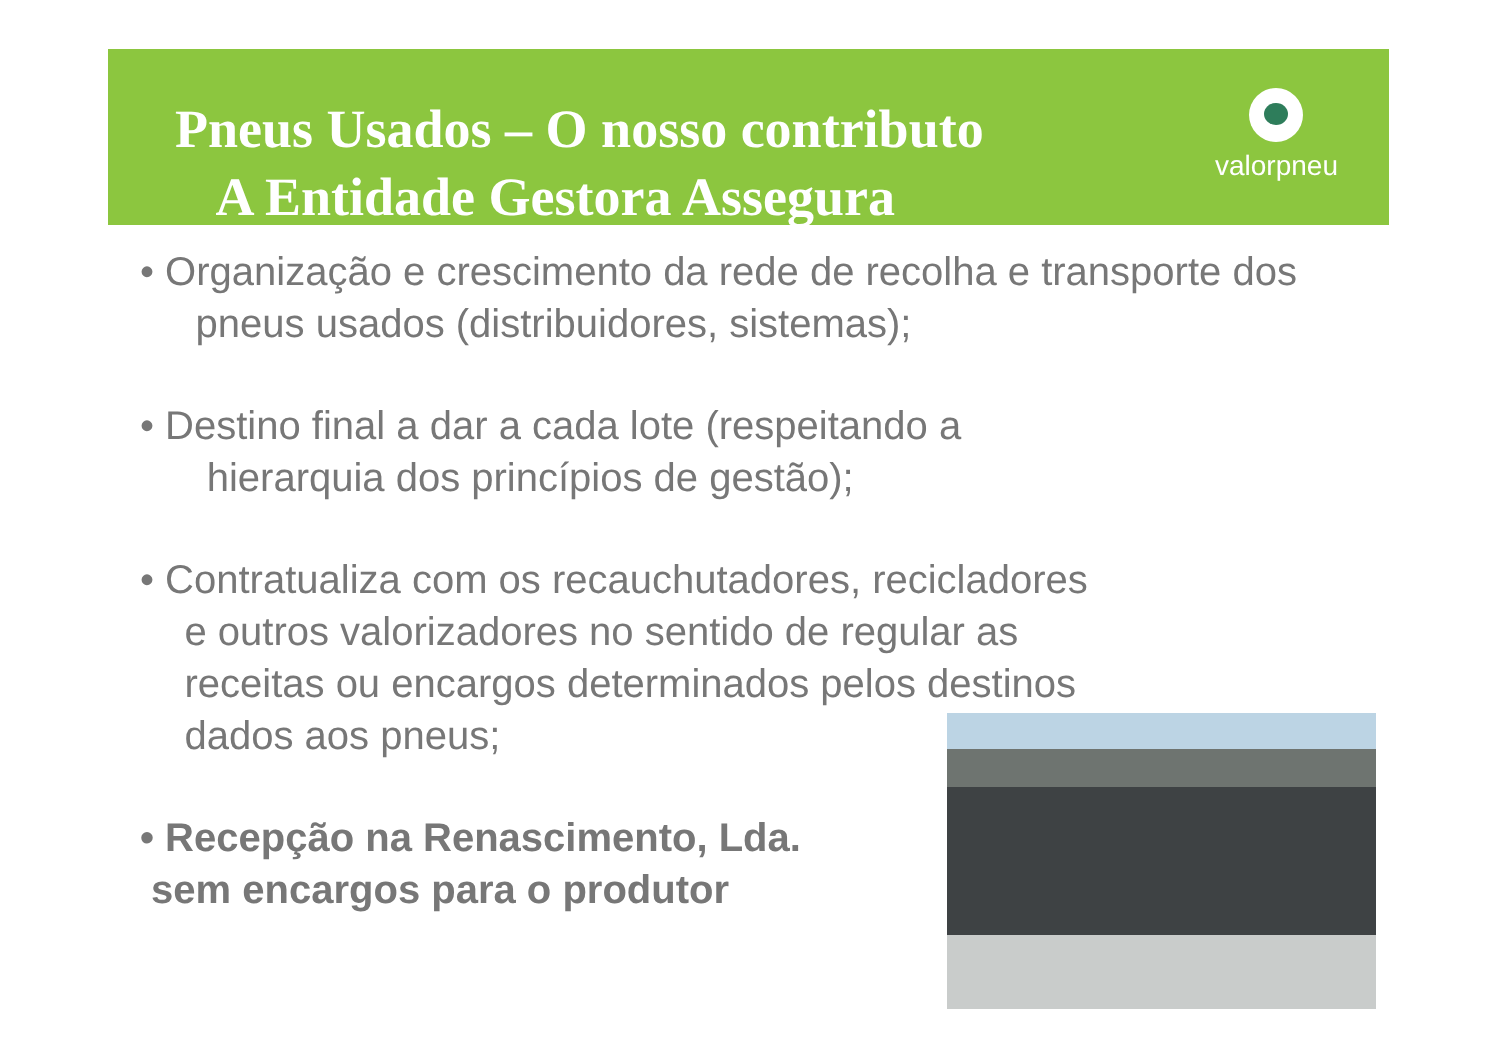Pneus Usados – O nosso contributo
A Entidade Gestora Assegura
valorpneu
• Organização e crescimento da rede de recolha e transporte dos
pneus usados (distribuidores, sistemas);
• Destino final a dar a cada lote (respeitando a
hierarquia dos princípios de gestão);
• Contratualiza com os recauchutadores, recicladores
e outros valorizadores no sentido de regular as
receitas ou encargos determinados pelos destinos
dados aos pneus;
• Recepção na Renascimento, Lda.
sem encargos para o produtor